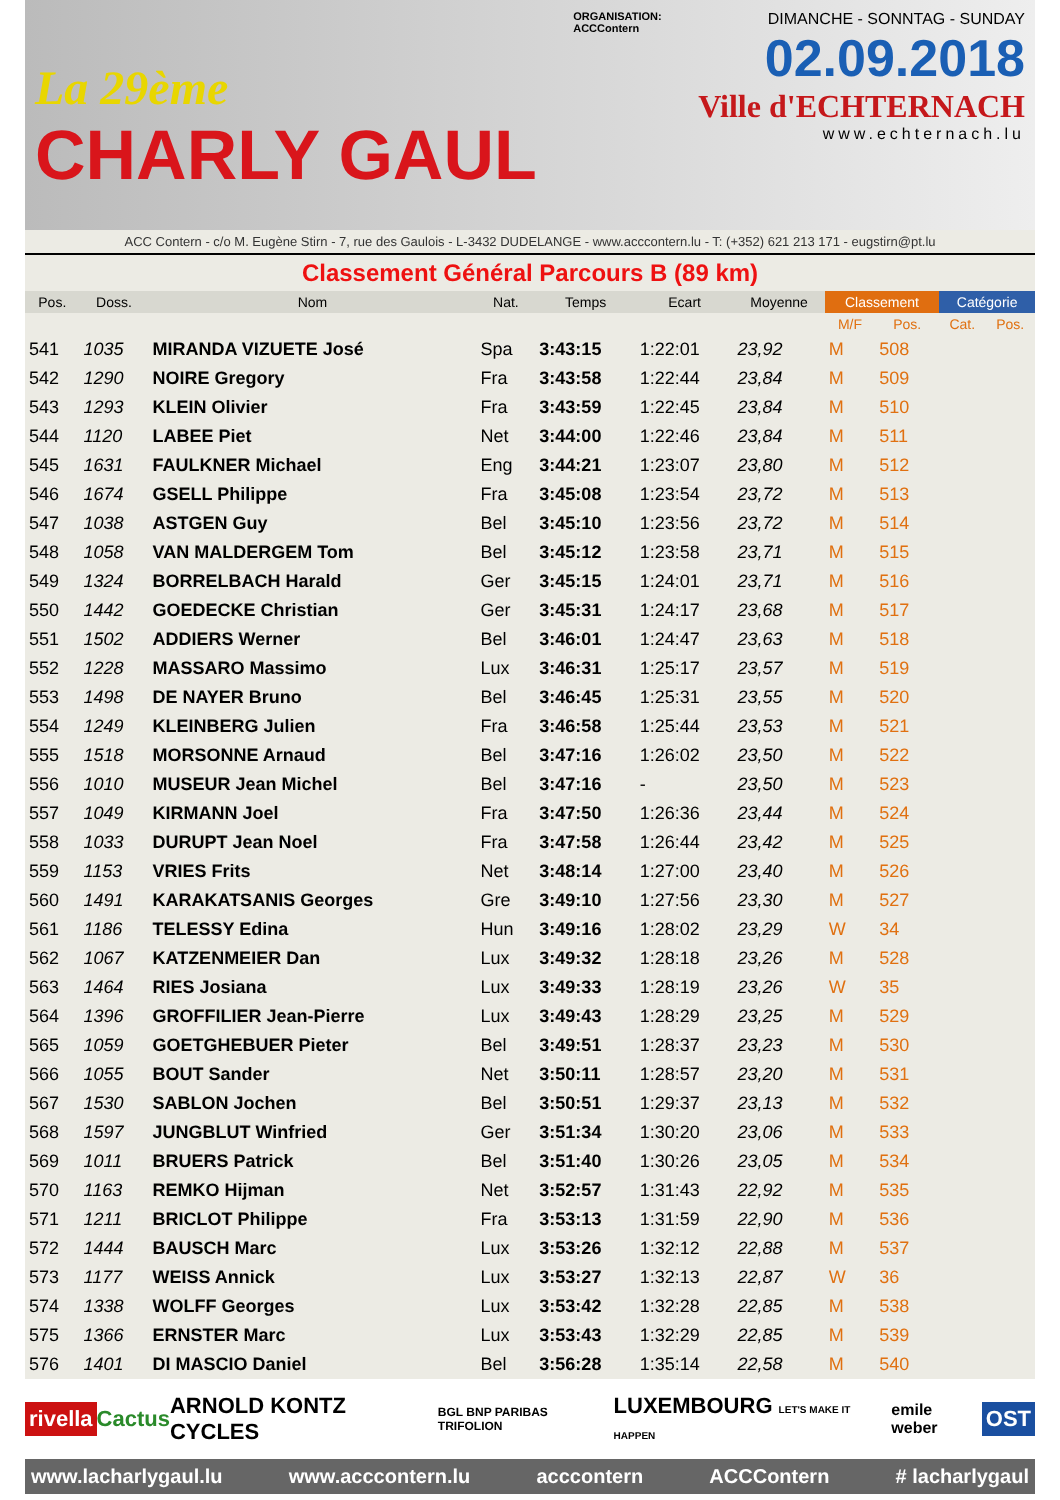La 29ème
CHARLY GAUL
ORGANISATION:
ACCContern
DIMANCHE - SONNTAG - SUNDAY
02.09.2018
Ville d'ECHTERNACH
www.echternach.lu
ACC Contern - c/o M. Eugène Stirn - 7, rue des Gaulois - L-3432 DUDELANGE - www.acccontern.lu - T: (+352) 621 213 171 - eugstirn@pt.lu
Classement Général Parcours B (89 km)
| Pos. | Doss. | Nom | Nat. | Temps | Ecart | Moyenne | Classement | | Catégorie | |
| --- | --- | --- | --- | --- | --- | --- | --- | --- | --- | --- |
| | | | | | | | M/F | Pos. | Cat. | Pos. |
| 541 | 1035 | MIRANDA VIZUETE José | Spa | 3:43:15 | 1:22:01 | 23,92 | M | 508 | | |
| 542 | 1290 | NOIRE Gregory | Fra | 3:43:58 | 1:22:44 | 23,84 | M | 509 | | |
| 543 | 1293 | KLEIN Olivier | Fra | 3:43:59 | 1:22:45 | 23,84 | M | 510 | | |
| 544 | 1120 | LABEE Piet | Net | 3:44:00 | 1:22:46 | 23,84 | M | 511 | | |
| 545 | 1631 | FAULKNER Michael | Eng | 3:44:21 | 1:23:07 | 23,80 | M | 512 | | |
| 546 | 1674 | GSELL Philippe | Fra | 3:45:08 | 1:23:54 | 23,72 | M | 513 | | |
| 547 | 1038 | ASTGEN Guy | Bel | 3:45:10 | 1:23:56 | 23,72 | M | 514 | | |
| 548 | 1058 | VAN MALDERGEM Tom | Bel | 3:45:12 | 1:23:58 | 23,71 | M | 515 | | |
| 549 | 1324 | BORRELBACH Harald | Ger | 3:45:15 | 1:24:01 | 23,71 | M | 516 | | |
| 550 | 1442 | GOEDECKE Christian | Ger | 3:45:31 | 1:24:17 | 23,68 | M | 517 | | |
| 551 | 1502 | ADDIERS Werner | Bel | 3:46:01 | 1:24:47 | 23,63 | M | 518 | | |
| 552 | 1228 | MASSARO Massimo | Lux | 3:46:31 | 1:25:17 | 23,57 | M | 519 | | |
| 553 | 1498 | DE NAYER Bruno | Bel | 3:46:45 | 1:25:31 | 23,55 | M | 520 | | |
| 554 | 1249 | KLEINBERG Julien | Fra | 3:46:58 | 1:25:44 | 23,53 | M | 521 | | |
| 555 | 1518 | MORSONNE Arnaud | Bel | 3:47:16 | 1:26:02 | 23,50 | M | 522 | | |
| 556 | 1010 | MUSEUR Jean Michel | Bel | 3:47:16 | - | 23,50 | M | 523 | | |
| 557 | 1049 | KIRMANN Joel | Fra | 3:47:50 | 1:26:36 | 23,44 | M | 524 | | |
| 558 | 1033 | DURUPT Jean Noel | Fra | 3:47:58 | 1:26:44 | 23,42 | M | 525 | | |
| 559 | 1153 | VRIES Frits | Net | 3:48:14 | 1:27:00 | 23,40 | M | 526 | | |
| 560 | 1491 | KARAKATSANIS Georges | Gre | 3:49:10 | 1:27:56 | 23,30 | M | 527 | | |
| 561 | 1186 | TELESSY Edina | Hun | 3:49:16 | 1:28:02 | 23,29 | W | 34 | | |
| 562 | 1067 | KATZENMEIER Dan | Lux | 3:49:32 | 1:28:18 | 23,26 | M | 528 | | |
| 563 | 1464 | RIES Josiana | Lux | 3:49:33 | 1:28:19 | 23,26 | W | 35 | | |
| 564 | 1396 | GROFFILIER Jean-Pierre | Lux | 3:49:43 | 1:28:29 | 23,25 | M | 529 | | |
| 565 | 1059 | GOETGHEBUER Pieter | Bel | 3:49:51 | 1:28:37 | 23,23 | M | 530 | | |
| 566 | 1055 | BOUT Sander | Net | 3:50:11 | 1:28:57 | 23,20 | M | 531 | | |
| 567 | 1530 | SABLON Jochen | Bel | 3:50:51 | 1:29:37 | 23,13 | M | 532 | | |
| 568 | 1597 | JUNGBLUT Winfried | Ger | 3:51:34 | 1:30:20 | 23,06 | M | 533 | | |
| 569 | 1011 | BRUERS Patrick | Bel | 3:51:40 | 1:30:26 | 23,05 | M | 534 | | |
| 570 | 1163 | REMKO Hijman | Net | 3:52:57 | 1:31:43 | 22,92 | M | 535 | | |
| 571 | 1211 | BRICLOT Philippe | Fra | 3:53:13 | 1:31:59 | 22,90 | M | 536 | | |
| 572 | 1444 | BAUSCH Marc | Lux | 3:53:26 | 1:32:12 | 22,88 | M | 537 | | |
| 573 | 1177 | WEISS Annick | Lux | 3:53:27 | 1:32:13 | 22,87 | W | 36 | | |
| 574 | 1338 | WOLFF Georges | Lux | 3:53:42 | 1:32:28 | 22,85 | M | 538 | | |
| 575 | 1366 | ERNSTER Marc | Lux | 3:53:43 | 1:32:29 | 22,85 | M | 539 | | |
| 576 | 1401 | DI MASCIO Daniel | Bel | 3:56:28 | 1:35:14 | 22,58 | M | 540 | | |
rivella Cactus ARNOLD KONTZ CYCLES BGL BNP PARIBAS TRIFOLION LUXEMBOURG LET'S MAKE IT HAPPEN emile weber OST
www.lacharlygaul.lu www.acccontern.lu acccontern ACCContern # lacharlygaul